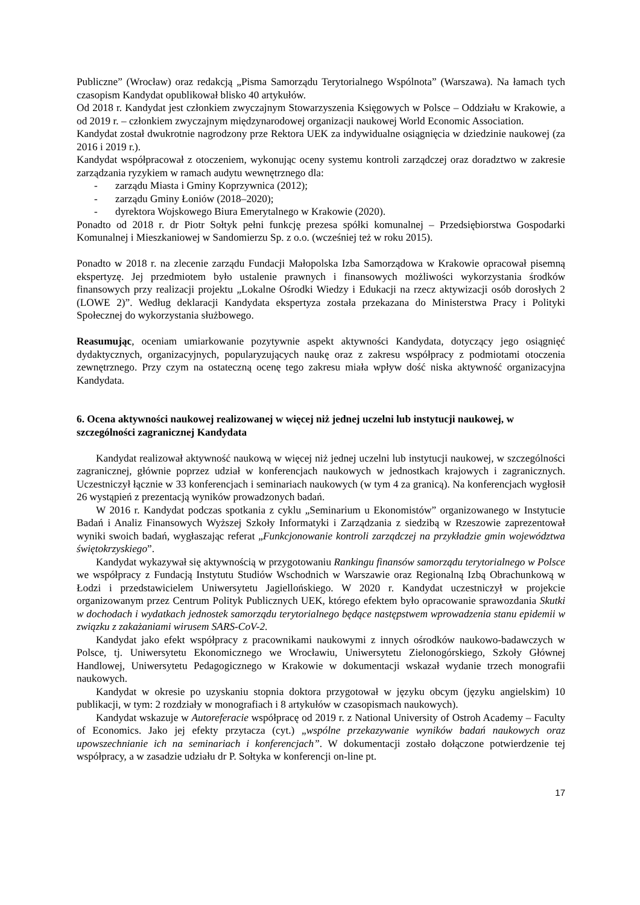Publiczne” (Wrocław) oraz redakcją „Pisma Samorządu Terytorialnego Wspólnota” (Warszawa). Na łamach tych czasopism Kandydat opublikował blisko 40 artykułów.
Od 2018 r. Kandydat jest członkiem zwyczajnym Stowarzyszenia Księgowych w Polsce – Oddziału w Krakowie, a od 2019 r. – członkiem zwyczajnym międzynarodowej organizacji naukowej World Economic Association.
Kandydat został dwukrotnie nagrodzony prze Rektora UEK za indywidualne osiągnięcia w dziedzinie naukowej (za 2016 i 2019 r.).
Kandydat współpracował z otoczeniem, wykonując oceny systemu kontroli zarządczej oraz doradztwo w zakresie zarządzania ryzykiem w ramach audytu wewnętrznego dla:
- zarządu Miasta i Gminy Koprzywnica (2012);
- zarządu Gminy Łoniów (2018–2020);
- dyrektora Wojskowego Biura Emerytalnego w Krakowie (2020).
Ponadto od 2018 r. dr Piotr Sołtyk pełni funkcję prezesa spółki komunalnej – Przedsiębiorstwa Gospodarki Komunalnej i Mieszkaniowej w Sandomierzu Sp. z o.o. (wcześniej też w roku 2015).
Ponadto w 2018 r. na zlecenie zarządu Fundacji Małopolska Izba Samorządowa w Krakowie opracował pisemną ekspertyzę. Jej przedmiotem było ustalenie prawnych i finansowych możliwości wykorzystania środków finansowych przy realizacji projektu „Lokalne Ośrodki Wiedzy i Edukacji na rzecz aktywizacji osób dorosłych 2 (LOWE 2)”. Według deklaracji Kandydata ekspertyza została przekazana do Ministerstwa Pracy i Polityki Społecznej do wykorzystania służbowego.
Reasumując, oceniam umiarkowanie pozytywnie aspekt aktywności Kandydata, dotyczący jego osiągnięć dydaktycznych, organizacyjnych, popularyzujących naukę oraz z zakresu współpracy z podmiotami otoczenia zewnętrznego. Przy czym na ostateczną ocenę tego zakresu miała wpływ dość niska aktywność organizacyjna Kandydata.
6. Ocena aktywności naukowej realizowanej w więcej niż jednej uczelni lub instytucji naukowej, w szczególności zagranicznej Kandydata
Kandydat realizował aktywność naukową w więcej niż jednej uczelni lub instytucji naukowej, w szczególności zagranicznej, głównie poprzez udział w konferencjach naukowych w jednostkach krajowych i zagranicznych. Uczestniczył łącznie w 33 konferencjach i seminariach naukowych (w tym 4 za granicą). Na konferencjach wygłosił 26 wystąpień z prezentacją wyników prowadzonych badań.
W 2016 r. Kandydat podczas spotkania z cyklu „Seminarium u Ekonomistów” organizowanego w Instytucie Badań i Analiz Finansowych Wyższej Szkoły Informatyki i Zarządzania z siedzibą w Rzeszowie zaprezentował wyniki swoich badań, wygłaszając referat „Funkcjonowanie kontroli zarządczej na przykładzie gmin województwa świętokrzyskiego”.
Kandydat wykazywał się aktywnością w przygotowaniu Rankingu finansów samorządu terytorialnego w Polsce we współpracy z Fundacją Instytutu Studiów Wschodnich w Warszawie oraz Regionalną Izbą Obrachunkową w Łodzi i przedstawicielem Uniwersytetu Jagiellońskiego. W 2020 r. Kandydat uczestniczył w projekcie organizowanym przez Centrum Polityk Publicznych UEK, którego efektem było opracowanie sprawozdania Skutki w dochodach i wydatkach jednostek samorządu terytorialnego będące następstwem wprowadzenia stanu epidemii w związku z zakażaniami wirusem SARS-CoV-2.
Kandydat jako efekt współpracy z pracownikami naukowymi z innych ośrodków naukowo-badawczych w Polsce, tj. Uniwersytetu Ekonomicznego we Wrocławiu, Uniwersytetu Zielonogórskiego, Szkoły Głównej Handlowej, Uniwersytetu Pedagogicznego w Krakowie w dokumentacji wskazał wydanie trzech monografii naukowych.
Kandydat w okresie po uzyskaniu stopnia doktora przygotował w języku obcym (języku angielskim) 10 publikacji, w tym: 2 rozdziały w monografiach i 8 artykułów w czasopismach naukowych).
Kandydat wskazuje w Autoreferacie współpracę od 2019 r. z National University of Ostroh Academy – Faculty of Economics. Jako jej efekty przytacza (cyt.) „wspólne przekazywanie wyników badań naukowych oraz upowszechnianie ich na seminariach i konferencjach”. W dokumentacji zostało dołączone potwierdzenie tej współpracy, a w zasadzie udziału dr P. Sołtyka w konferencji on-line pt.
17